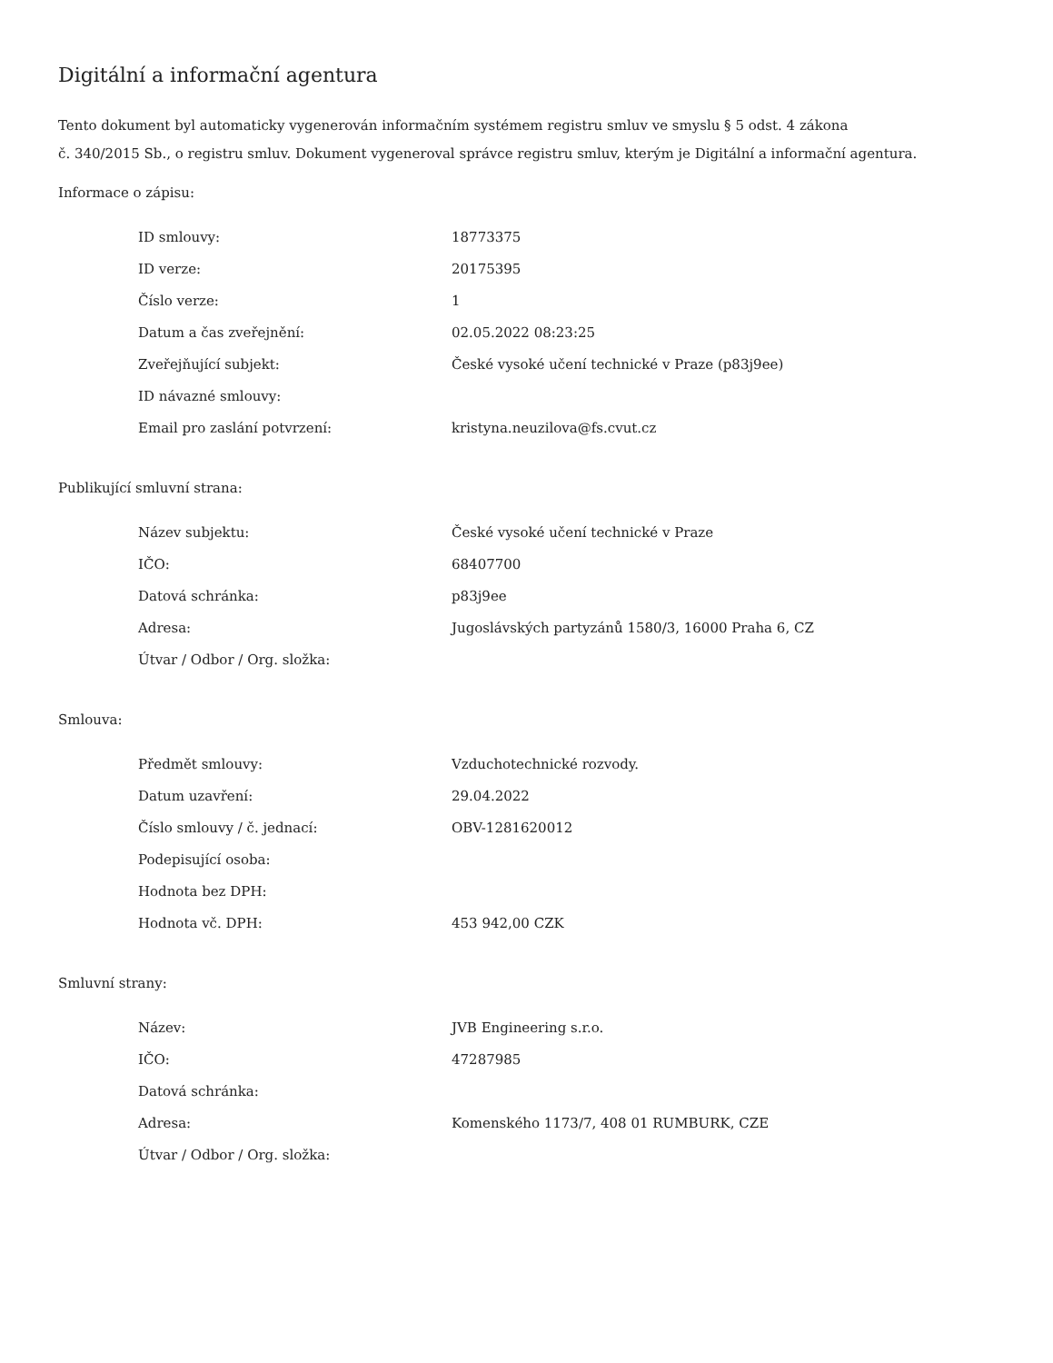Digitální a informační agentura
Tento dokument byl automaticky vygenerován informačním systémem registru smluv ve smyslu § 5 odst. 4 zákona
č. 340/2015 Sb., o registru smluv. Dokument vygeneroval správce registru smluv, kterým je Digitální a informační agentura.
Informace o zápisu:
| ID smlouvy: | 18773375 |
| ID verze: | 20175395 |
| Číslo verze: | 1 |
| Datum a čas zveřejnění: | 02.05.2022 08:23:25 |
| Zveřejňující subjekt: | České vysoké učení technické v Praze (p83j9ee) |
| ID návazné smlouvy: | |
| Email pro zaslání potvrzení: | kristyna.neuzilova@fs.cvut.cz |
Publikující smluvní strana:
| Název subjektu: | České vysoké učení technické v Praze |
| IČO: | 68407700 |
| Datová schránka: | p83j9ee |
| Adresa: | Jugoslávských partyzánů 1580/3, 16000 Praha 6, CZ |
| Útvar / Odbor / Org. složka: | |
Smlouva:
| Předmět smlouvy: | Vzduchotechnické rozvody. |
| Datum uzavření: | 29.04.2022 |
| Číslo smlouvy / č. jednací: | OBV-1281620012 |
| Podepisující osoba: | |
| Hodnota bez DPH: | |
| Hodnota vč. DPH: | 453 942,00 CZK |
Smluvní strany:
| Název: | JVB Engineering s.r.o. |
| IČO: | 47287985 |
| Datová schránka: | |
| Adresa: | Komenského 1173/7, 408 01 RUMBURK, CZE |
| Útvar / Odbor / Org. složka: | |